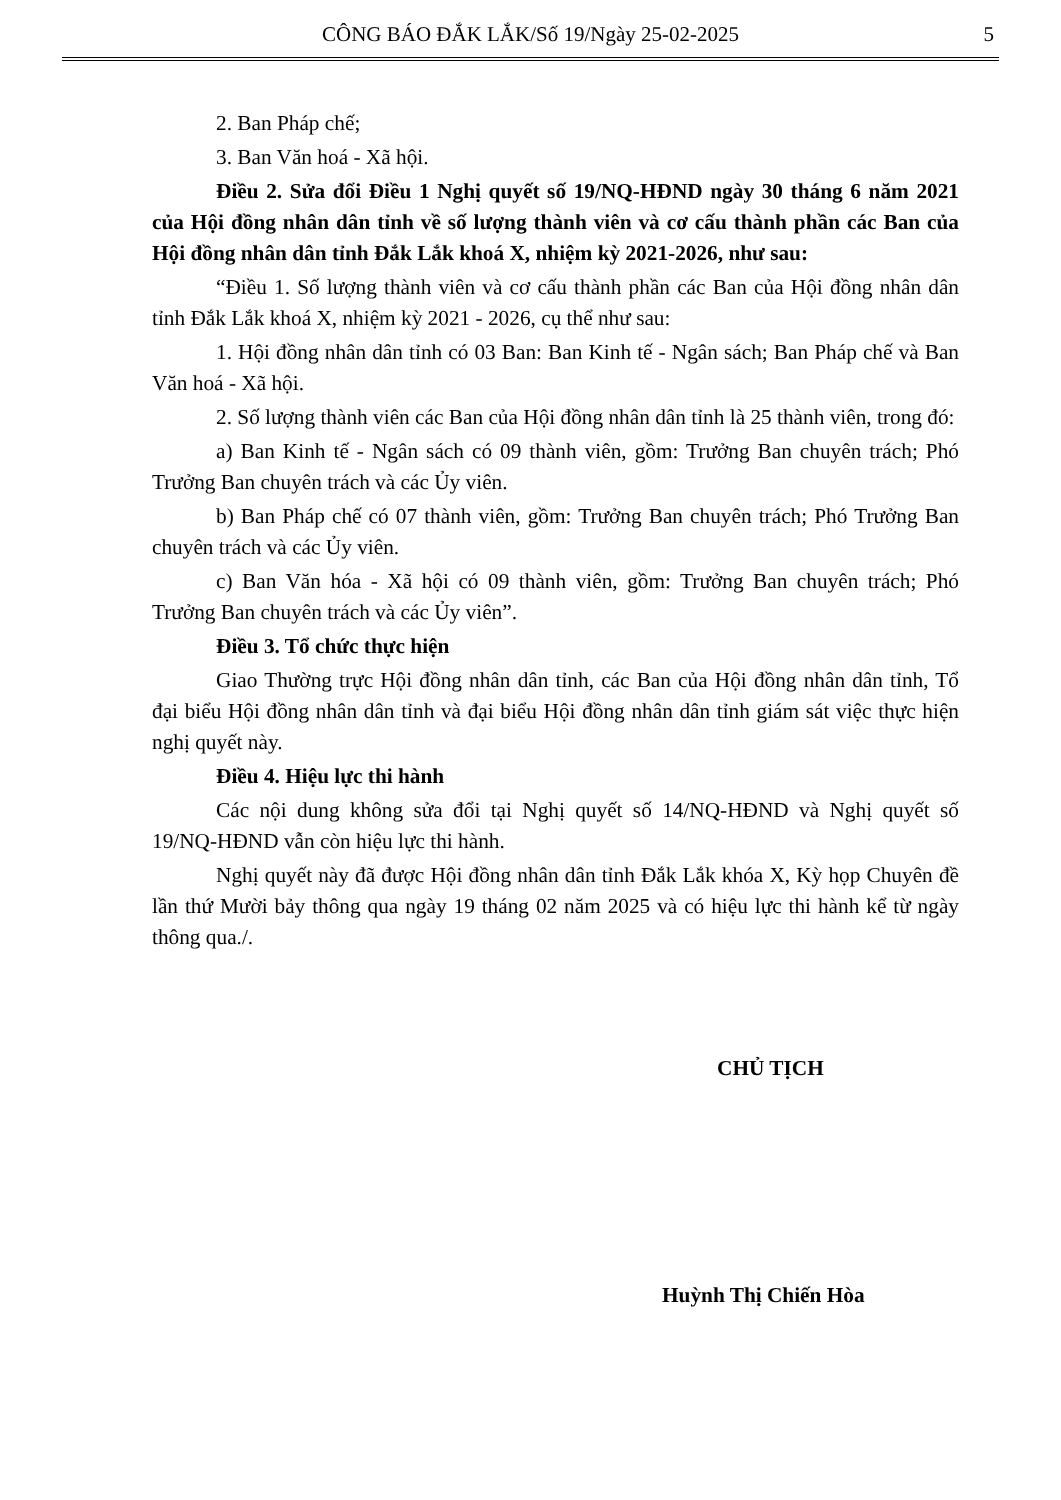CÔNG BÁO ĐẮK LẮK/Số 19/Ngày 25-02-2025
5
2. Ban Pháp chế;
3. Ban Văn hoá - Xã hội.
Điều 2. Sửa đổi Điều 1 Nghị quyết số 19/NQ-HĐND ngày 30 tháng 6 năm 2021 của Hội đồng nhân dân tỉnh về số lượng thành viên và cơ cấu thành phần các Ban của Hội đồng nhân dân tỉnh Đắk Lắk khoá X, nhiệm kỳ 2021-2026, như sau:
“Điều 1. Số lượng thành viên và cơ cấu thành phần các Ban của Hội đồng nhân dân tỉnh Đắk Lắk khoá X, nhiệm kỳ 2021 - 2026, cụ thể như sau:
1. Hội đồng nhân dân tỉnh có 03 Ban: Ban Kinh tế - Ngân sách; Ban Pháp chế và Ban Văn hoá - Xã hội.
2. Số lượng thành viên các Ban của Hội đồng nhân dân tỉnh là 25 thành viên, trong đó:
a) Ban Kinh tế - Ngân sách có 09 thành viên, gồm: Trưởng Ban chuyên trách; Phó Trưởng Ban chuyên trách và các Ủy viên.
b) Ban Pháp chế có 07 thành viên, gồm: Trưởng Ban chuyên trách; Phó Trưởng Ban chuyên trách và các Ủy viên.
c) Ban Văn hóa - Xã hội có 09 thành viên, gồm: Trưởng Ban chuyên trách; Phó Trưởng Ban chuyên trách và các Ủy viên”.
Điều 3. Tổ chức thực hiện
Giao Thường trực Hội đồng nhân dân tỉnh, các Ban của Hội đồng nhân dân tỉnh, Tổ đại biểu Hội đồng nhân dân tỉnh và đại biểu Hội đồng nhân dân tỉnh giám sát việc thực hiện nghị quyết này.
Điều 4. Hiệu lực thi hành
Các nội dung không sửa đổi tại Nghị quyết số 14/NQ-HĐND và Nghị quyết số 19/NQ-HĐND vẫn còn hiệu lực thi hành.
Nghị quyết này đã được Hội đồng nhân dân tỉnh Đắk Lắk khóa X, Kỳ họp Chuyên đề lần thứ Mười bảy thông qua ngày 19 tháng 02 năm 2025 và có hiệu lực thi hành kể từ ngày thông qua./.
CHỦ TỊCH
Huỳnh Thị Chiến Hòa